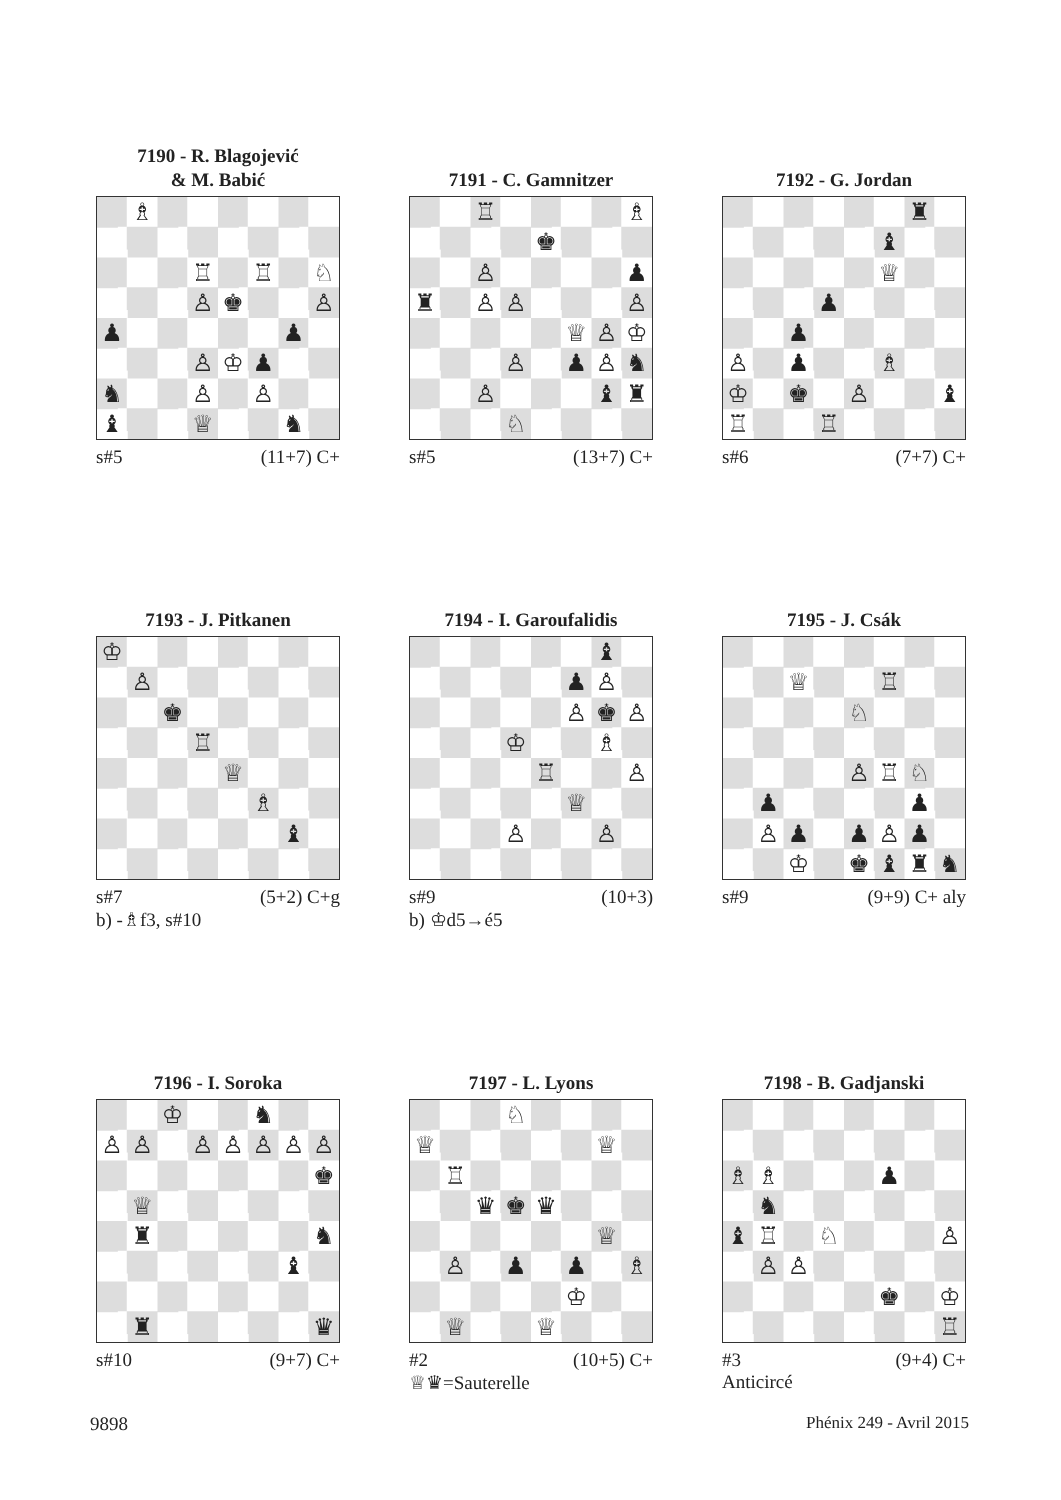7190 - R. Blagojević
& M. Babić
♗ ♖ ♖ ♘ ♙ ♚ ♙ ♟ ♟ ♙ ♔ ♟ ♞ ♙ ♙ ♝ ♕ ♞
s#5 (11+7) C+
7191 - C. Gamnitzer
♖ ♗ ♚ ♙ ♟ ♜ ♙ ♙ ♙ ♕ ♙ ♔ ♙ ♟ ♙ ♞ ♙ ♝ ♜ ♘
s#5 (13+7) C+
7192 - G. Jordan
♜ ♝ ♕ ♟ ♟ ♙ ♟ ♗ ♔ ♚ ♙ ♝ ♖ ♖
s#6 (7+7) C+
7193 - J. Pitkanen
♔ ♙ ♚ ♖ ♕ ♗ ♝
s#7 (5+2) C+g
b) -♗f3, s#10
7194 - I. Garoufalidis
♝ ♟ ♙ ♙ ♚ ♙ ♔ ♗ ♖ ♙ ♕ ♙ ♙
s#9 (10+3)
b) ♔d5→é5
7195 - J. Csák
♕ ♖ ♘ ♙ ♖ ♘ ♟ ♟ ♙ ♟ ♟ ♙ ♟ ♔ ♚ ♝ ♜ ♞
s#9 (9+9) C+ aly
7196 - I. Soroka
♔ ♞ ♙ ♙ ♙ ♙ ♙ ♙ ♙ ♚ ♕ ♜ ♞ ♝ ♜ ♛
s#10 (9+7) C+
7197 - L. Lyons
♘ ♕ ♕ ♖ ♛ ♚ ♛ ♕ ♙ ♟ ♟ ♗ ♔ ♕ ♕
#2 (10+5) C+
♕♛=Sauterelle
7198 - B. Gadjanski
♗ ♗ ♟ ♞ ♝ ♖ ♘ ♙ ♙ ♙ ♚ ♔ ♖
#3 (9+4) C+
Anticircé
9898 Phénix 249 - Avril 2015